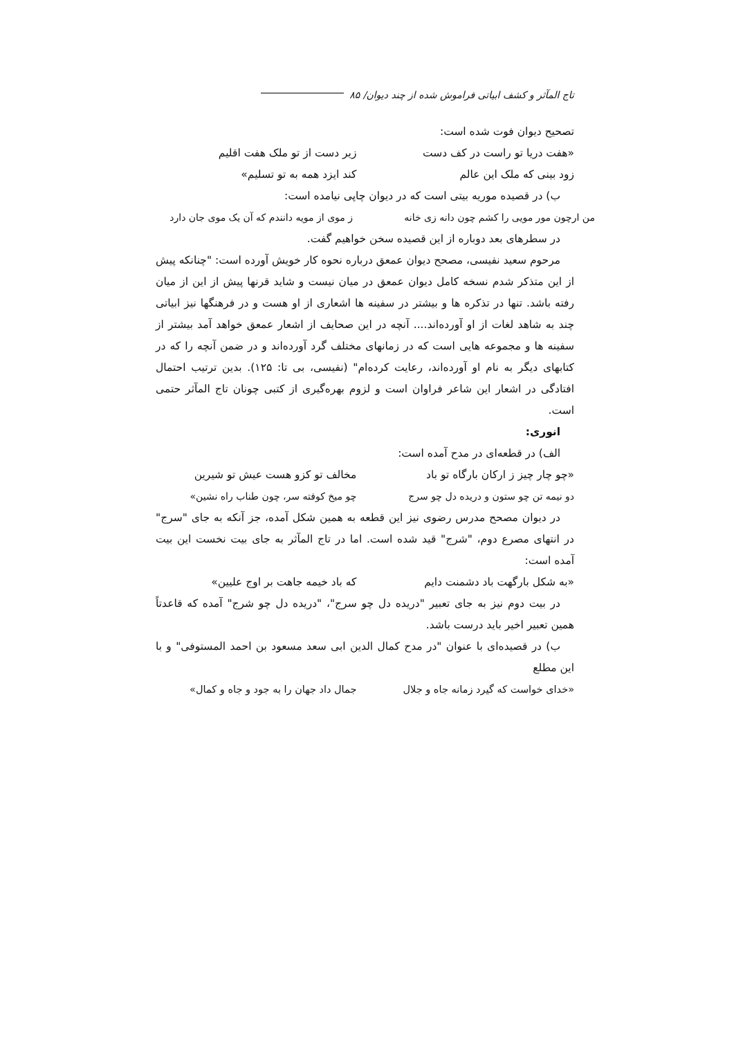تاج المآثر و کشف ابیاتی فراموش شده از چند دیوان/ ۸۵
تصحیح دیوان فوت شده است:
«هفت دریا تو راست در کف دست زیر دست از تو ملک هفت اقلیم
زود بینی که ملک این عالم کند ایزد همه به تو تسلیم»
ب) در قصیده موریه بیتی است که در دیوان چاپی نیامده است:
من ارچون مور مویی را کشم چون دانه زی خانه ز موی از مویه دانندم که آن یک موی جان دارد
در سطرهای بعد دوباره از این قصیده سخن خواهیم گفت.
مرحوم سعید نفیسی، مصحح دیوان عمعق درباره نحوه کار خویش آورده است: "چنانکه پیش از این متذکر شدم نسخه کامل دیوان عمعق در میان نیست و شاید قرنها پیش از این از میان رفته باشد. تنها در تذکره ها و بیشتر در سفینه ها اشعاری از او هست و در فرهنگها نیز ابیاتی چند به شاهد لغات از او آورده‌اند.... آنچه در این صحایف از اشعار عمعق خواهد آمد بیشتر از سفینه ها و مجموعه هایی است که در زمانهای مختلف گرد آورده‌اند و در ضمن آنچه را که در کتابهای دیگر به نام او آورده‌اند، رعایت کرده‌ام" (نفیسی، بی تا: ۱۲۵). بدین ترتیب احتمال افتادگی در اشعار این شاعر فراوان است و لزوم بهره‌گیری از کتبی چونان تاج المآثر حتمی است.
انوری:
الف) در قطعه‌ای در مدح آمده است:
«چو چار چیز ز ارکان بارگاه تو باد مخالف تو کزو هست عیش تو شیرین
دو نیمه تن چو ستون و دریده دل چو سرج چو میخ کوفته سر، چون طناب راه نشین»
در دیوان مصحح مدرس رضوی نیز این قطعه به همین شکل آمده، جز آنکه به جای "سرج" در انتهای مصرع دوم، "شرج" قید شده است. اما در تاج المآثر به جای بیت نخست این بیت آمده است:
«به شکل بارگهت باد دشمنت دایم که باد خیمه جاهت بر اوج علیین»
در بیت دوم نیز به جای تعبیر "دریده دل چو سرج"، "دریده دل چو شرج" آمده که قاعدتاً همین تعبیر اخیر باید درست باشد.
ب) در قصیده‌ای با عنوان "در مدح کمال الدین ابی سعد مسعود بن احمد المستوفی" و با این مطلع
«خدای خواست که گیرد زمانه جاه و جلال جمال داد جهان را به جود و جاه و کمال»